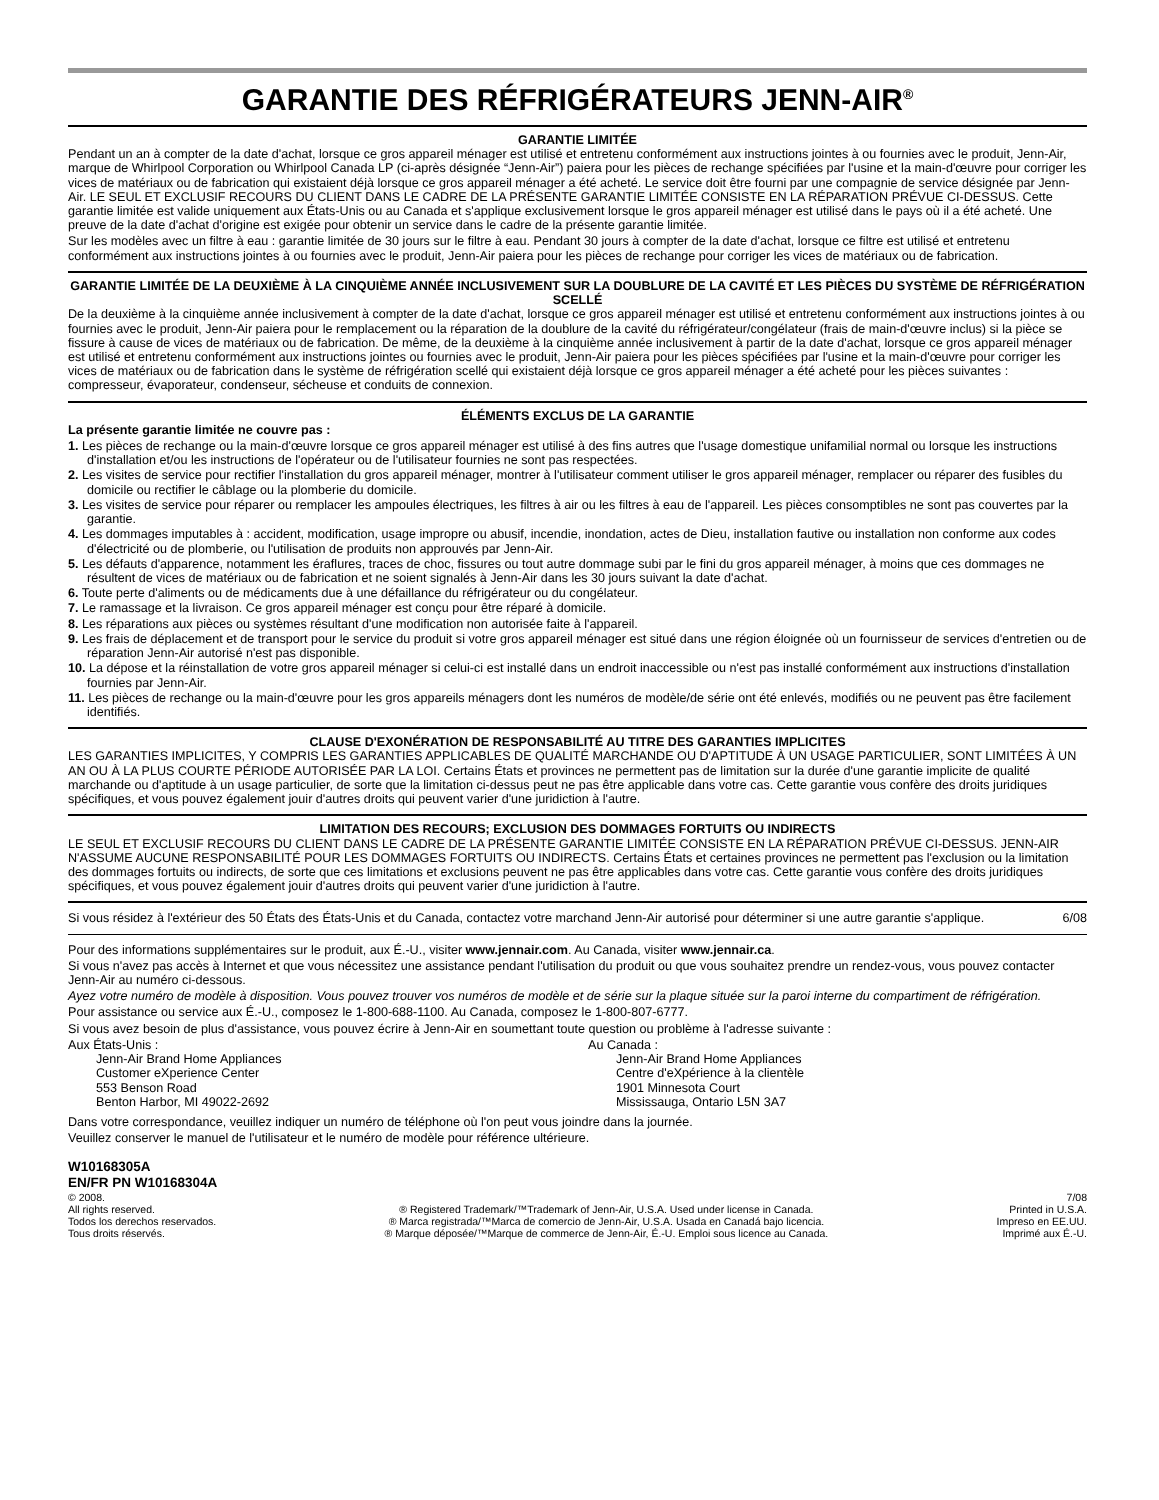GARANTIE DES RÉFRIGÉRATEURS JENN-AIR<sup>®</sup>
GARANTIE LIMITÉE
Pendant un an à compter de la date d'achat, lorsque ce gros appareil ménager est utilisé et entretenu conformément aux instructions jointes à ou fournies avec le produit, Jenn-Air, marque de Whirlpool Corporation ou Whirlpool Canada LP (ci-après désignée “Jenn-Air”) paiera pour les pièces de rechange spécifiées par l'usine et la main-d'œuvre pour corriger les vices de matériaux ou de fabrication qui existaient déjà lorsque ce gros appareil ménager a été acheté. Le service doit être fourni par une compagnie de service désignée par Jenn-Air. LE SEUL ET EXCLUSIF RECOURS DU CLIENT DANS LE CADRE DE LA PRÉSENTE GARANTIE LIMITÉE CONSISTE EN LA RÉPARATION PRÉVUE CI-DESSUS. Cette garantie limitée est valide uniquement aux États-Unis ou au Canada et s'applique exclusivement lorsque le gros appareil ménager est utilisé dans le pays où il a été acheté. Une preuve de la date d'achat d'origine est exigée pour obtenir un service dans le cadre de la présente garantie limitée.
Sur les modèles avec un filtre à eau : garantie limitée de 30 jours sur le filtre à eau. Pendant 30 jours à compter de la date d'achat, lorsque ce filtre est utilisé et entretenu conformément aux instructions jointes à ou fournies avec le produit, Jenn-Air paiera pour les pièces de rechange pour corriger les vices de matériaux ou de fabrication.
GARANTIE LIMITÉE DE LA DEUXIÈME À LA CINQUIÈME ANNÉE INCLUSIVEMENT SUR LA DOUBLURE DE LA CAVITÉ ET LES PIÈCES DU SYSTÈME DE RÉFRIGÉRATION SCELLÉ
De la deuxième à la cinquième année inclusivement à compter de la date d'achat, lorsque ce gros appareil ménager est utilisé et entretenu conformément aux instructions jointes à ou fournies avec le produit, Jenn-Air paiera pour le remplacement ou la réparation de la doublure de la cavité du réfrigérateur/congélateur (frais de main-d'œuvre inclus) si la pièce se fissure à cause de vices de matériaux ou de fabrication. De même, de la deuxième à la cinquième année inclusivement à partir de la date d'achat, lorsque ce gros appareil ménager est utilisé et entretenu conformément aux instructions jointes ou fournies avec le produit, Jenn-Air paiera pour les pièces spécifiées par l'usine et la main-d'œuvre pour corriger les vices de matériaux ou de fabrication dans le système de réfrigération scellé qui existaient déjà lorsque ce gros appareil ménager a été acheté pour les pièces suivantes : compresseur, évaporateur, condenseur, sécheuse et conduits de connexion.
ÉLÉMENTS EXCLUS DE LA GARANTIE
La présente garantie limitée ne couvre pas :
1. Les pièces de rechange ou la main-d'œuvre lorsque ce gros appareil ménager est utilisé à des fins autres que l'usage domestique unifamilial normal ou lorsque les instructions d'installation et/ou les instructions de l'opérateur ou de l'utilisateur fournies ne sont pas respectées.
2. Les visites de service pour rectifier l'installation du gros appareil ménager, montrer à l'utilisateur comment utiliser le gros appareil ménager, remplacer ou réparer des fusibles du domicile ou rectifier le câblage ou la plomberie du domicile.
3. Les visites de service pour réparer ou remplacer les ampoules électriques, les filtres à air ou les filtres à eau de l'appareil. Les pièces consomptibles ne sont pas couvertes par la garantie.
4. Les dommages imputables à : accident, modification, usage impropre ou abusif, incendie, inondation, actes de Dieu, installation fautive ou installation non conforme aux codes d'électricité ou de plomberie, ou l'utilisation de produits non approuvés par Jenn-Air.
5. Les défauts d'apparence, notamment les éraflures, traces de choc, fissures ou tout autre dommage subi par le fini du gros appareil ménager, à moins que ces dommages ne résultent de vices de matériaux ou de fabrication et ne soient signalés à Jenn-Air dans les 30 jours suivant la date d'achat.
6. Toute perte d'aliments ou de médicaments due à une défaillance du réfrigérateur ou du congélateur.
7. Le ramassage et la livraison. Ce gros appareil ménager est conçu pour être réparé à domicile.
8. Les réparations aux pièces ou systèmes résultant d'une modification non autorisée faite à l'appareil.
9. Les frais de déplacement et de transport pour le service du produit si votre gros appareil ménager est situé dans une région éloignée où un fournisseur de services d'entretien ou de réparation Jenn-Air autorisé n'est pas disponible.
10. La dépose et la réinstallation de votre gros appareil ménager si celui-ci est installé dans un endroit inaccessible ou n'est pas installé conformément aux instructions d'installation fournies par Jenn-Air.
11. Les pièces de rechange ou la main-d'œuvre pour les gros appareils ménagers dont les numéros de modèle/de série ont été enlevés, modifiés ou ne peuvent pas être facilement identifiés.
CLAUSE D'EXONÉRATION DE RESPONSABILITÉ AU TITRE DES GARANTIES IMPLICITES
LES GARANTIES IMPLICITES, Y COMPRIS LES GARANTIES APPLICABLES DE QUALITÉ MARCHANDE OU D'APTITUDE À UN USAGE PARTICULIER, SONT LIMITÉES À UN AN OU À LA PLUS COURTE PÉRIODE AUTORISÉE PAR LA LOI. Certains États et provinces ne permettent pas de limitation sur la durée d'une garantie implicite de qualité marchande ou d'aptitude à un usage particulier, de sorte que la limitation ci-dessus peut ne pas être applicable dans votre cas. Cette garantie vous confère des droits juridiques spécifiques, et vous pouvez également jouir d'autres droits qui peuvent varier d'une juridiction à l'autre.
LIMITATION DES RECOURS; EXCLUSION DES DOMMAGES FORTUITS OU INDIRECTS
LE SEUL ET EXCLUSIF RECOURS DU CLIENT DANS LE CADRE DE LA PRÉSENTE GARANTIE LIMITÉE CONSISTE EN LA RÉPARATION PRÉVUE CI-DESSUS. JENN-AIR N'ASSUME AUCUNE RESPONSABILITÉ POUR LES DOMMAGES FORTUITS OU INDIRECTS. Certains États et certaines provinces ne permettent pas l'exclusion ou la limitation des dommages fortuits ou indirects, de sorte que ces limitations et exclusions peuvent ne pas être applicables dans votre cas. Cette garantie vous confère des droits juridiques spécifiques, et vous pouvez également jouir d'autres droits qui peuvent varier d'une juridiction à l'autre.
Si vous résidez à l'extérieur des 50 États des États-Unis et du Canada, contactez votre marchand Jenn-Air autorisé pour déterminer si une autre garantie s'applique. 6/08
Pour des informations supplémentaires sur le produit, aux É.-U., visiter www.jennair.com. Au Canada, visiter www.jennair.ca.
Si vous n'avez pas accès à Internet et que vous nécessitez une assistance pendant l'utilisation du produit ou que vous souhaitez prendre un rendez-vous, vous pouvez contacter Jenn-Air au numéro ci-dessous.
Ayez votre numéro de modèle à disposition. Vous pouvez trouver vos numéros de modèle et de série sur la plaque située sur la paroi interne du compartiment de réfrigération.
Pour assistance ou service aux É.-U., composez le 1-800-688-1100. Au Canada, composez le 1-800-807-6777.
Si vous avez besoin de plus d'assistance, vous pouvez écrire à Jenn-Air en soumettant toute question ou problème à l'adresse suivante :
Aux États-Unis :
Jenn-Air Brand Home Appliances
Customer eXperience Center
553 Benson Road
Benton Harbor, MI 49022-2692
Au Canada :
Jenn-Air Brand Home Appliances
Centre d'eXpérience à la clientèle
1901 Minnesota Court
Mississauga, Ontario L5N 3A7
Dans votre correspondance, veuillez indiquer un numéro de téléphone où l'on peut vous joindre dans la journée.
Veuillez conserver le manuel de l'utilisateur et le numéro de modèle pour référence ultérieure.
W10168305A
EN/FR PN W10168304A
© 2008.
All rights reserved.
Todos los derechos reservados.
Tous droits réservés.
® Registered Trademark/™Trademark of Jenn-Air, U.S.A. Used under license in Canada.
® Marca registrada/™Marca de comercio de Jenn-Air, U.S.A. Usada en Canadá bajo licencia.
® Marque déposée/™Marque de commerce de Jenn-Air, É.-U. Emploi sous licence au Canada.
7/08
Printed in U.S.A.
Impreso en EE.UU.
Imprimé aux É.-U.